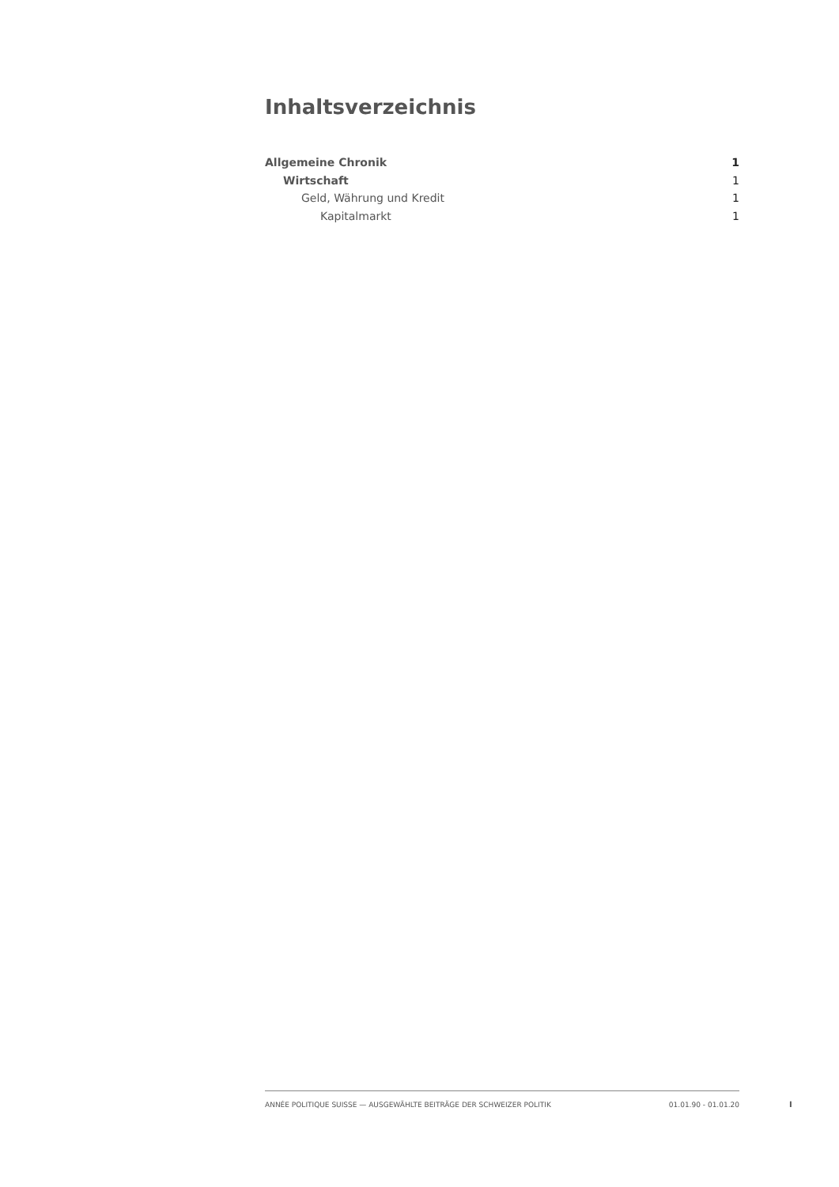Inhaltsverzeichnis
Allgemeine Chronik 1
Wirtschaft 1
Geld, Währung und Kredit 1
Kapitalmarkt 1
ANNÉE POLITIQUE SUISSE — AUSGEWÄHLTE BEITRÄGE DER SCHWEIZER POLITIK 01.01.90 - 01.01.20
I